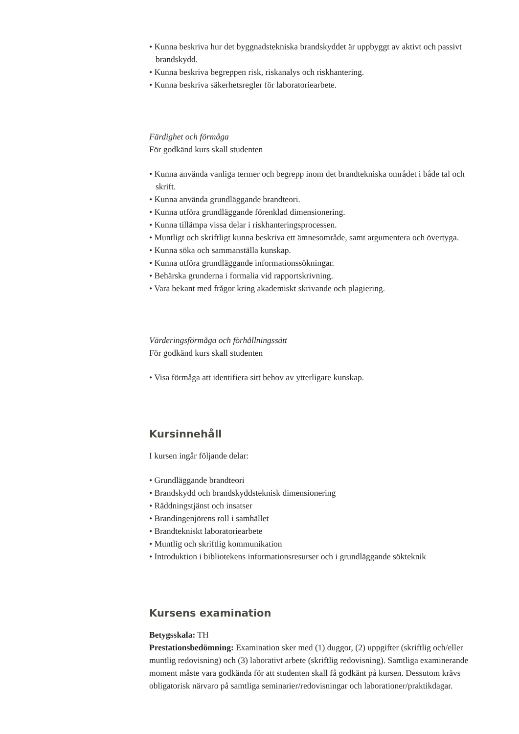• Kunna beskriva hur det byggnadstekniska brandskyddet är uppbyggt av aktivt och passivt brandskydd.
• Kunna beskriva begreppen risk, riskanalys och riskhantering.
• Kunna beskriva säkerhetsregler för laboratoriearbete.
Färdighet och förmåga
För godkänd kurs skall studenten
• Kunna använda vanliga termer och begrepp inom det brandtekniska området i både tal och skrift.
• Kunna använda grundläggande brandteori.
• Kunna utföra grundläggande förenklad dimensionering.
• Kunna tillämpa vissa delar i riskhanteringsprocessen.
• Muntligt och skriftligt kunna beskriva ett ämnesområde, samt argumentera och övertyga.
• Kunna söka och sammanställa kunskap.
• Kunna utföra grundläggande informationssökningar.
• Behärska grunderna i formalia vid rapportskrivning.
• Vara bekant med frågor kring akademiskt skrivande och plagiering.
Värderingsförmåga och förhållningssätt
För godkänd kurs skall studenten
• Visa förmåga att identifiera sitt behov av ytterligare kunskap.
Kursinnehåll
I kursen ingår följande delar:
• Grundläggande brandteori
• Brandskydd och brandskyddsteknisk dimensionering
• Räddningstjänst och insatser
• Brandingenjörens roll i samhället
• Brandtekniskt laboratoriearbete
• Muntlig och skriftlig kommunikation
• Introduktion i bibliotekens informationsresurser och i grundläggande sökteknik
Kursens examination
Betygsskala: TH
Prestationsbedömning: Examination sker med (1) duggor, (2) uppgifter (skriftlig och/eller muntlig redovisning) och (3) laborativt arbete (skriftlig redovisning). Samtliga examinerande moment måste vara godkända för att studenten skall få godkänt på kursen. Dessutom krävs obligatorisk närvaro på samtliga seminarier/redovisningar och laborationer/praktikdagar.